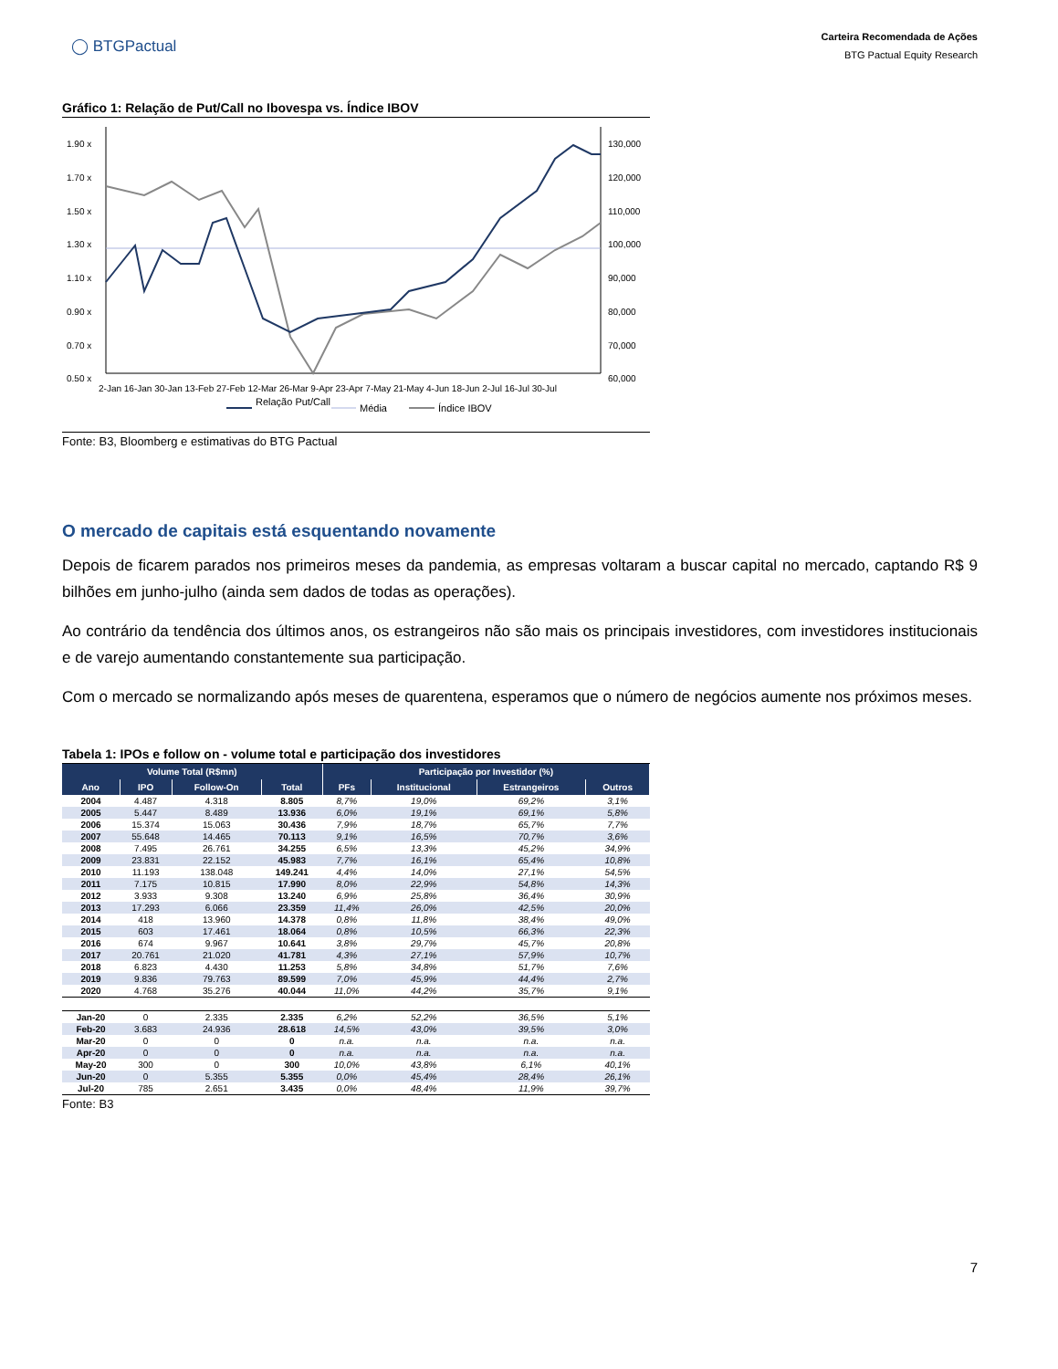◯ BTGPactual
Carteira Recomendada de Ações
BTG Pactual Equity Research
Gráfico 1: Relação de Put/Call no Ibovespa vs. Índice IBOV
1.90 x
1.70 x
1.50 x
1.30 x
1.10 x
0.90 x
0.70 x
0.50 x
130,000
120,000
110,000
100,000
90,000
80,000
70,000
60,000
2-Jan 16-Jan 30-Jan 13-Feb 27-Feb 12-Mar 26-Mar 9-Apr 23-Apr 7-May 21-May 4-Jun 18-Jun 2-Jul 16-Jul 30-Jul
Relação Put/Call
Média
Índice IBOV
Fonte: B3, Bloomberg e estimativas do BTG Pactual
O mercado de capitais está esquentando novamente
Depois de ficarem parados nos primeiros meses da pandemia, as empresas voltaram a buscar capital no mercado, captando R$ 9 bilhões em junho-julho (ainda sem dados de todas as operações).
Ao contrário da tendência dos últimos anos, os estrangeiros não são mais os principais investidores, com investidores institucionais e de varejo aumentando constantemente sua participação.
Com o mercado se normalizando após meses de quarentena, esperamos que o número de negócios aumente nos próximos meses.
Tabela 1: IPOs e follow on - volume total e participação dos investidores
| Volume Total (R$mn) | | | | Participação por Investidor (%) | | | |
| --- | --- | --- | --- | --- | --- | --- | --- |
| Ano | IPO | Follow-On | Total | PFs | Institucional | Estrangeiros | Outros |
| 2004 | 4.487 | 4.318 | 8.805 | 8,7% | 19,0% | 69,2% | 3,1% |
| 2005 | 5.447 | 8.489 | 13.936 | 6,0% | 19,1% | 69,1% | 5,8% |
| 2006 | 15.374 | 15.063 | 30.436 | 7,9% | 18,7% | 65,7% | 7,7% |
| 2007 | 55.648 | 14.465 | 70.113 | 9,1% | 16,5% | 70,7% | 3,6% |
| 2008 | 7.495 | 26.761 | 34.255 | 6,5% | 13,3% | 45,2% | 34,9% |
| 2009 | 23.831 | 22.152 | 45.983 | 7,7% | 16,1% | 65,4% | 10,8% |
| 2010 | 11.193 | 138.048 | 149.241 | 4,4% | 14,0% | 27,1% | 54,5% |
| 2011 | 7.175 | 10.815 | 17.990 | 8,0% | 22,9% | 54,8% | 14,3% |
| 2012 | 3.933 | 9.308 | 13.240 | 6,9% | 25,8% | 36,4% | 30,9% |
| 2013 | 17.293 | 6.066 | 23.359 | 11,4% | 26,0% | 42,5% | 20,0% |
| 2014 | 418 | 13.960 | 14.378 | 0,8% | 11,8% | 38,4% | 49,0% |
| 2015 | 603 | 17.461 | 18.064 | 0,8% | 10,5% | 66,3% | 22,3% |
| 2016 | 674 | 9.967 | 10.641 | 3,8% | 29,7% | 45,7% | 20,8% |
| 2017 | 20.761 | 21.020 | 41.781 | 4,3% | 27,1% | 57,9% | 10,7% |
| 2018 | 6.823 | 4.430 | 11.253 | 5,8% | 34,8% | 51,7% | 7,6% |
| 2019 | 9.836 | 79.763 | 89.599 | 7,0% | 45,9% | 44,4% | 2,7% |
| 2020 | 4.768 | 35.276 | 40.044 | 11,0% | 44,2% | 35,7% | 9,1% |
| Jan-20 | 0 | 2.335 | 2.335 | 6,2% | 52,2% | 36,5% | 5,1% |
| Feb-20 | 3.683 | 24.936 | 28.618 | 14,5% | 43,0% | 39,5% | 3,0% |
| Mar-20 | 0 | 0 | 0 | n.a. | n.a. | n.a. | n.a. |
| Apr-20 | 0 | 0 | 0 | n.a. | n.a. | n.a. | n.a. |
| May-20 | 300 | 0 | 300 | 10,0% | 43,8% | 6,1% | 40,1% |
| Jun-20 | 0 | 5.355 | 5.355 | 0,0% | 45,4% | 28,4% | 26,1% |
| Jul-20 | 785 | 2.651 | 3.435 | 0,0% | 48,4% | 11,9% | 39,7% |
Fonte: B3
7